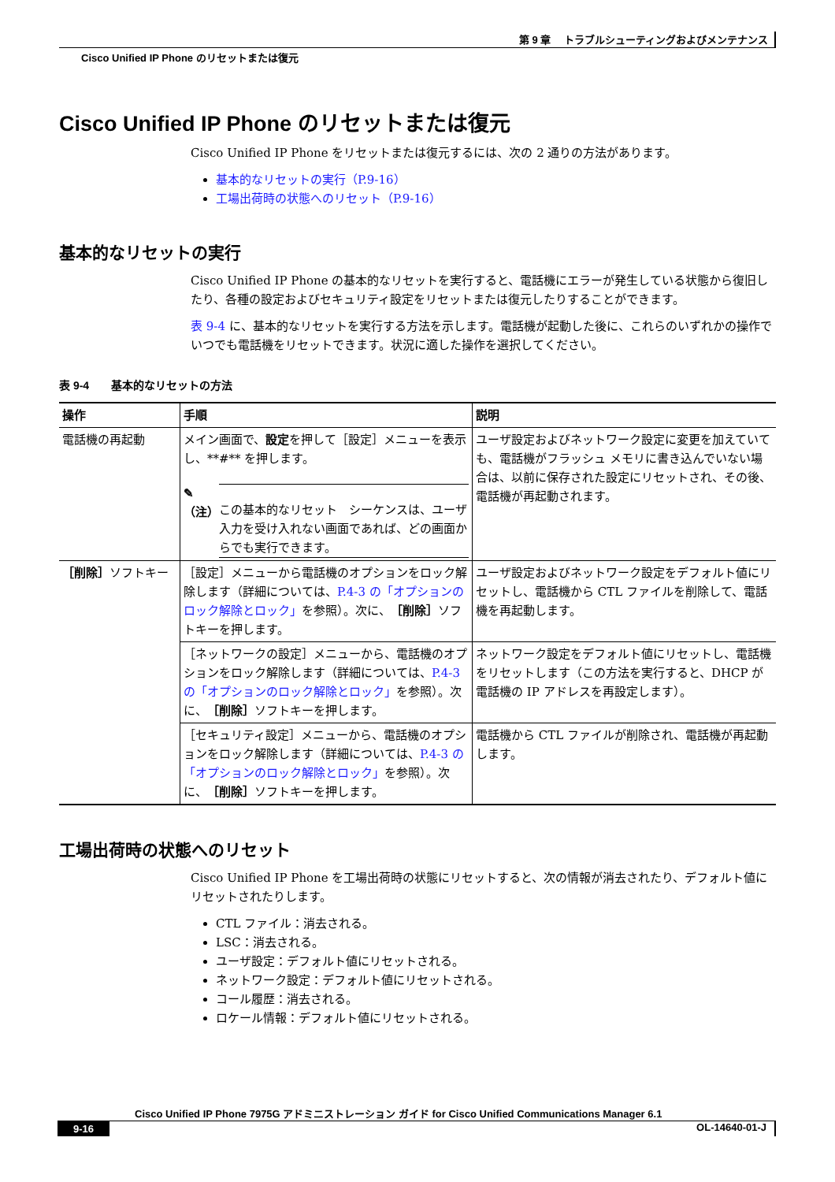第 9 章　 トラブルシューティングおよびメンテナンス
Cisco Unified IP Phone のリセットまたは復元
Cisco Unified IP Phone のリセットまたは復元
Cisco Unified IP Phone をリセットまたは復元するには、次の 2 通りの方法があります。
基本的なリセットの実行（P.9-16）
工場出荷時の状態へのリセット（P.9-16）
基本的なリセットの実行
Cisco Unified IP Phone の基本的なリセットを実行すると、電話機にエラーが発生している状態から復旧したり、各種の設定およびセキュリティ設定をリセットまたは復元したりすることができます。
表 9-4 に、基本的なリセットを実行する方法を示します。電話機が起動した後に、これらのいずれかの操作でいつでも電話機をリセットできます。状況に適した操作を選択してください。
表 9-4　　基本的なリセットの方法
| 操作 | 手順 | 説明 |
| --- | --- | --- |
| 電話機の再起動 | メイン画面で、 設定 を押して［設定］メニューを表示し、**#** を押します。 ✎ （注） この基本的なリセット シーケンスは、ユーザ入力を受け入れない画面であれば、どの画面からでも実行できます。 | ユーザ設定およびネットワーク設定に変更を加えていても、電話機がフラッシュ メモリに書き込んでいない場合は、以前に保存された設定にリセットされ、その後、電話機が再起動されます。 |
| ［削除］ ソフトキー | ［設定］メニューから電話機のオプションをロック解除します（詳細については、 P.4-3 の「オプションのロック解除とロック」 を参照）。次に、 ［削除］ ソフトキーを押します。 | ユーザ設定およびネットワーク設定をデフォルト値にリセットし、電話機から CTL ファイルを削除して、電話機を再起動します。 |
| | ［ネットワークの設定］メニューから、電話機のオプションをロック解除します（詳細については、 P.4-3 の「オプションのロック解除とロック」 を参照）。次に、 ［削除］ ソフトキーを押します。 | ネットワーク設定をデフォルト値にリセットし、電話機をリセットします（この方法を実行すると、DHCP が電話機の IP アドレスを再設定します）。 |
| | ［セキュリティ設定］メニューから、電話機のオプションをロック解除します（詳細については、 P.4-3 の「オプションのロック解除とロック」 を参照）。次に、 ［削除］ ソフトキーを押します。 | 電話機から CTL ファイルが削除され、電話機が再起動します。 |
工場出荷時の状態へのリセット
Cisco Unified IP Phone を工場出荷時の状態にリセットすると、次の情報が消去されたり、デフォルト値にリセットされたりします。
CTL ファイル：消去される。
LSC：消去される。
ユーザ設定：デフォルト値にリセットされる。
ネットワーク設定：デフォルト値にリセットされる。
コール履歴：消去される。
ロケール情報：デフォルト値にリセットされる。
Cisco Unified IP Phone 7975G アドミニストレーション ガイド for Cisco Unified Communications Manager 6.1
9-16 OL-14640-01-J